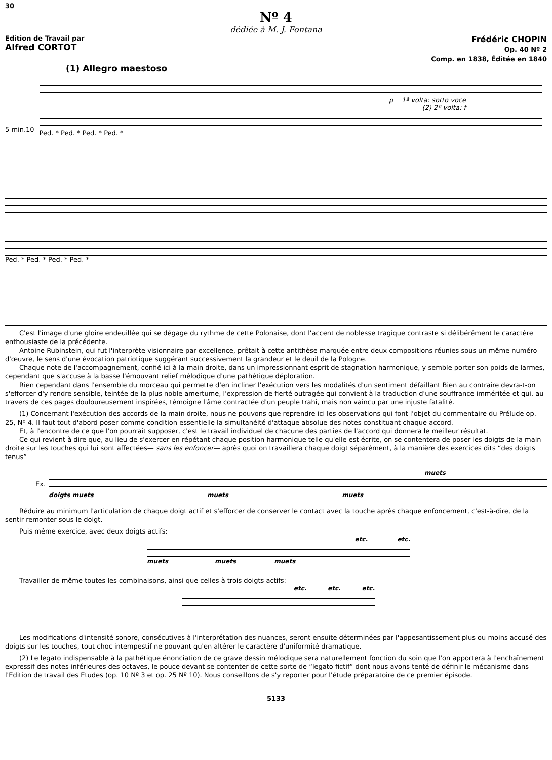30
Nº 4
dédiée à M. J. Fontana
Edition de Travail par
Alfred CORTOT
Frédéric CHOPIN
Op. 40 Nº 2
Comp. en 1838, Éditée en 1840
(1) Allegro maestoso
5 min.10
p 1ª volta: sotto voce
(2) 2ª volta: f
Ped. * Ped. * Ped. * Ped. *
Ped. * Ped. * Ped. * Ped. *
C'est l'image d'une gloire endeuillée qui se dégage du rythme de cette Polonaise, dont l'accent de noblesse tragique contraste si délibérément le caractère enthousiaste de la précédente.
Antoine Rubinstein, qui fut l'interprète visionnaire par excellence, prêtait à cette antithèse marquée entre deux compositions réunies sous un même numéro d'œuvre, le sens d'une évocation patriotique suggérant successivement la grandeur et le deuil de la Pologne.
Chaque note de l'accompagnement, confié ici à la main droite, dans un impressionnant esprit de stagnation harmonique, y semble porter son poids de larmes, cependant que s'accuse à la basse l'émouvant relief mélodique d'une pathétique déploration.
Rien cependant dans l'ensemble du morceau qui permette d'en incliner l'exécution vers les modalités d'un sentiment défaillant Bien au contraire devra-t-on s'efforcer d'y rendre sensible, teintée de la plus noble amertume, l'expression de fierté outragée qui convient à la traduction d'une souffrance imméritée et qui, au travers de ces pages douloureusement inspirées, témoigne l'âme contractée d'un peuple trahi, mais non vaincu par une injuste fatalité.
(1) Concernant l'exécution des accords de la main droite, nous ne pouvons que reprendre ici les observations qui font l'objet du commentaire du Prélude op. 25, Nº 4. Il faut tout d'abord poser comme condition essentielle la simultanéité d'attaque absolue des notes constituant chaque accord.
Et, à l'encontre de ce que l'on pourrait supposer, c'est le travail individuel de chacune des parties de l'accord qui donnera le meilleur résultat.
Ce qui revient à dire que, au lieu de s'exercer en répétant chaque position harmonique telle qu'elle est écrite, on se contentera de poser les doigts de la main droite sur les touches qui lui sont affectées— sans les enfoncer— après quoi on travaillera chaque doigt séparément, à la manière des exercices dits “des doigts tenus”
Ex.
muets
doigts muets muets muets
Réduire au minimum l'articulation de chaque doigt actif et s'efforcer de conserver le contact avec la touche après chaque enfoncement, c'est-à-dire, de la sentir remonter sous le doigt.
Puis même exercice, avec deux doigts actifs:
etc. etc.
muets muets muets
Travailler de même toutes les combinaisons, ainsi que celles à trois doigts actifs:
etc. etc. etc.
Les modifications d'intensité sonore, consécutives à l'interprétation des nuances, seront ensuite déterminées par l'appesantissement plus ou moins accusé des doigts sur les touches, tout choc intempestif ne pouvant qu'en altérer le caractère d'uniformité dramatique.
(2) Le legato indispensable à la pathétique énonciation de ce grave dessin mélodique sera naturellement fonction du soin que l'on apportera à l'enchaînement expressif des notes inférieures des octaves, le pouce devant se contenter de cette sorte de “legato fictif” dont nous avons tenté de définir le mécanisme dans l'Edition de travail des Etudes (op. 10 Nº 3 et op. 25 Nº 10). Nous conseillons de s'y reporter pour l'étude préparatoire de ce premier épisode.
5133